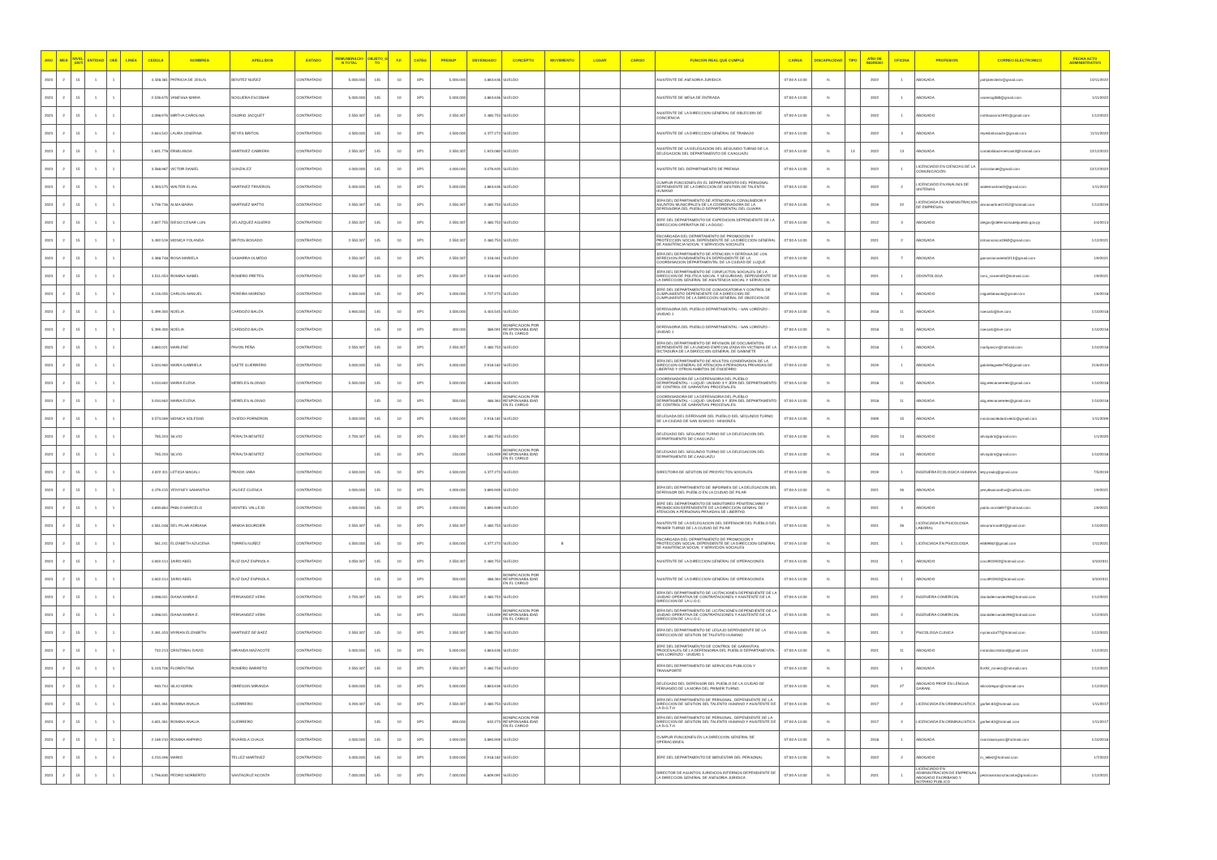| ANO | MES | NIVEL _ENTI | ENTIDAD | OEE | LINEA | CEDULA | NOMBRES | APELLIDOS | ESTADO | REMUNERACIO N TOTAL | OBJETO_G TO | F.F. | CATEG | PRESUP | DEVENGADO | CONCEPTO | MOVIMIENTO | LUGAR | CARGO | FUNCION REAL QUE CUMPLE | CARGA | DISCAPACIDAD | TIPO | AÑO DE INGRESO | OFICINA | PROFESION | CORREO ELECTRONICO | FECHA ACTO ADMINISTRATIVO |
| --- | --- | --- | --- | --- | --- | --- | --- | --- | --- | --- | --- | --- | --- | --- | --- | --- | --- | --- | --- | --- | --- | --- | --- | --- | --- | --- | --- | --- |
| 2023 | 2 | 15 | 1 | 1 | | 4.328.381 | PATRICIA DE JESUS | BENITEZ NUÑEZ | CONTRATADO | 5.000.000 | 145 | 10 | XP1 | 5.000.000 | 4.863.636 | SUELDO | | | | ASISTENTE DE ASESORIA JURIDICA | 07:00 A 14:00 | N | | 2022 | 1 | ABOGADA | pattybenitezn@gmail.com | 10/11/2022 |
| 2023 | 2 | 15 | 1 | 1 | | 2.539.675 | VANESSA MARIA | NOGUERA ESCOBAR | CONTRATADO | 5.000.000 | 145 | 10 | XP1 | 5.000.000 | 4.863.636 | SUELDO | | | | ASISTENTE DE MESA DE ENTRADA | 07:00 A 14:00 | N | | 2022 | 1 | ABOGADA | vanenog080@gmail.com | 1/11/2022 |
| 2023 | 2 | 15 | 1 | 1 | | 4.098.976 | MIRTHA CAROLINA | OSORIO JACQUET | CONTRATADO | 2.550.307 | 145 | 10 | XP1 | 2.550.307 | 2.480.753 | SUELDO | | | | ASISTENTE DE LA DIRECCION GENERAL DE OBLECION DE CONCIENCIA | 07:00 A 14:00 | N | | 2022 | 1 | ABOGADO | mirthaosorio1991@gmail.com | 1/12/2022 |
| 2023 | 2 | 15 | 1 | 1 | | 2.844.542 | LAURA JOSEFINA | REYES BRITOS | CONTRATADO | 4.500.000 | 145 | 10 | XP1 | 4.500.000 | 4.377.273 | SUELDO | | | | ASISTENTE DE LA DIRECCION GENERAL DE TRABAJO | 07:00 A 14:00 | N | | 2022 | 3 | ABOGADA | reyesbritosadm@gmail.com | 11/11/2022 |
| 2023 | 2 | 15 | 1 | 1 | | 1.831.778 | ERMILANDA | MARTINEZ CABRERA | CONTRATADO | 2.550.307 | 145 | 10 | XP1 | 2.550.307 | 1.923.080 | SUELDO | | | | ASISTENTE DE LA DELEGACION DEL SEGUNDO TURNO DE LA DELEGACION DEL DEPARTAMENTO DE CAAGUAZU | 07:00 A 14:00 | N | 13 | 2022 | 13 | ABOGADA | contabilidad-mercantil@hotmail.com | 12/12/2022 |
| 2023 | 2 | 15 | 1 | 1 | | 3.568.987 | VICTOR DANIEL | GONZALEZ | CONTRATADO | 4.000.000 | 145 | 10 | XP1 | 4.000.000 | 3.076.920 | SUELDO | | | | ASISTENTE DEL DEPARTAMENTO DE PRENSA | 07:00 A 14:00 | N | | 2022 | 1 | LICENCIADO EN CIENCIAS DE LA COMUNICACIÓN | vixtordaniel@gmail.com | 12/12/2022 |
| 2023 | 2 | 15 | 1 | 1 | | 3.393.575 | WALTER ELIAS | MARTINEZ TRIVEROS | CONTRATADO | 5.000.000 | 145 | 10 | XP1 | 5.000.000 | 4.863.636 | SUELDO | | | | CUMPLIR FUNCIONES EN EL DEPARTAMENTO DEL PERSONAL DEPENDIENTE DE LA DIRECCION DE GESTION DE TALENTO HUMANO | 07:00 A 14:00 | N | | 2022 | 2 | LICENCIADO EN ANALISIS DE SISTEMAS | waltermartinezt@gmail.com | 1/11/2022 |
| 2023 | 2 | 15 | 1 | 1 | | 3.739.736 | ALMA MARIA | MARTINEZ MATTO | CONTRATADO | 2.550.307 | 145 | 10 | XP1 | 2.550.307 | 2.480.753 | SUELDO | | | | JEFA DEL DEPARTAMENTO DE ATENCION AL CONSUMIDOR Y ASUNTOS MUNICIPALES DE LA COORDINADORA DE LA DEFENSORIA DEL PUEBLO DEPARTAMENTAL DEL GUAIRA | 07:00 A 14:00 | N | | 2019 | 22 | LICENCIADA EN ADMINISTRACION DE EMPRESAS | almamartinez1912@hotmail.com | 1/12/2019 |
| 2023 | 2 | 15 | 1 | 1 | | 2.827.755 | DIEGO CESAR LUIS | VELAZQUEZ AGUERO | CONTRATADO | 2.550.307 | 145 | 10 | XP1 | 2.550.307 | 2.480.753 | SUELDO | | | | JEFE DEL DEPARTAMENTO DE EXPEDICION DEPENDIENTE DE LA DIRECCION OPERATIVA DE LA DGOC- | 07:00 A 14:00 | N | | 2012 | 3 | ABOGADO | diegov@defensoriadelpueblo.gov.py | 4/4/2013 |
| 2023 | 2 | 15 | 1 | 1 | | 3.492.519 | MONICA YOLANDA | BRITOS BOGADO | CONTRATADO | 2.550.307 | 145 | 10 | XP1 | 2.550.307 | 2.480.753 | SUELDO | | | | ENCARGADA DEL DEPARTAMENTO DE PROMOCION Y PROTECCION SOCIAL DEPENDIENTE DE LA DIRECCION GENERAL DE ASISITENCIA SOCIAL Y SERVICIOS SOCIALES | 07:00 A 14:00 | N | | 2021 | 2 | ABOGADA | britosmonica1982@gmail.com | 1/12/2021 |
| 2023 | 2 | 15 | 1 | 1 | | 4.368.748 | ROSA MARIELA | GAMARRA OLMEDO | CONTRATADO | 2.550.307 | 145 | 10 | XP1 | 2.550.307 | 2.318.461 | SUELDO | | | | JEFA DEL DEPARTAMENTO DE ATENCION Y DEFENSA DE LOS DERECHOS FUNDAMENTALES DEPENDIENTE DE LA COORDINACION DEPARTAMENTAL DE LA CIUDAD DE LUQUE | 07:00 A 14:00 | N | | 2021 | 7 | ABOGADA | gamarramariela0213@gmail.com | 1/9/2021 |
| 2023 | 2 | 15 | 1 | 1 | | 4.511.053 | ROMINA ISABEL | ROMERO FRETES | CONTRATADO | 2.550.307 | 145 | 10 | XP1 | 2.550.307 | 2.318.461 | SUELDO | | | | JEFA DEL DEPARTAMENTO DE CONFLICTOS SOCIALES DE LA DIRECCION DE POLITICA SOCIAL Y SEGURIDAD, DEPENDIENTE DE LA DIRECCION GENERAL DE ASISTENCIA SOCIAL Y SERVICIOS | 07:00 A 14:00 | N | | 2021 | 1 | ODONTOLOGA | romi_romero92@hotmail.com | 1/9/2021 |
| 2023 | 2 | 15 | 1 | 1 | | 6.116.055 | CARLOS MANUEL | PEREIRA MORENO | CONTRATADO | 3.000.000 | 145 | 10 | XP1 | 3.000.000 | 2.727.273 | SUELDO | | | | JEFE DEL DEPARTAMENTO DE CONVOCATORIA Y CONTROL DE CUMPLIMIENTO DEPENDIENTE DE A DIRECCION DE CUMPLIMIENTO DE LA DIRECCION GENERAL DE OBJECION DE | 07:00 A 14:00 | N | | 2018 | 1 | ABOGADO | migueltalasola@gmail.com | 1/6/2018 |
| 2023 | 2 | 15 | 1 | 1 | | 5.399.300 | NOELIA | CARDOZO BAUZA | CONTRATADO | 3.900.000 | 145 | 10 | XP1 | 3.500.000 | 3.404.545 | SUELDO | | | | DEFENSORIA DEL PUEBLO DEPARTAMENTAL - SAN LORENZO - UNIDAD 1 | 07:00 A 14:00 | N | | 2018 | 11 | ABOGADA | noecarb@live.com | 1/10/2018 |
| 2023 | 2 | 15 | 1 | 1 | | 5.399.300 | NOELIA | CARDOZO BAUZA | CONTRATADO | | 145 | 10 | XP1 | 400.000 | 389.091 | BONIFICACION POR RESPONSABILIDAD EN EL CARGO | | | | DEFENSORIA DEL PUEBLO DEPARTAMENTAL - SAN LORENZO - UNIDAD 1 | 07:00 A 14:00 | N | | 2018 | 11 | ABOGADA | noecarb@live.com | 1/10/2018 |
| 2023 | 2 | 15 | 1 | 1 | | 4.860.021 | MARLENE | PAVON PEÑA | CONTRATADO | 2.550.307 | 145 | 10 | XP1 | 2.550.307 | 2.480.753 | SUELDO | | | | JEFA DEL DEPARTAMENTO DE REVISION DE DOCUMENTOS DEPENDIENTE DE LA UNIDAD ESPECIALIZADA EN VICTIMAS DE LA DICTADURA DE LA DIRECCION GENERAL DE GABINETE | 07:00 A 14:00 | N | | 2018 | 1 | ABOGADA | marlipavon@hotmail.com | 1/10/2018 |
| 2023 | 2 | 15 | 1 | 1 | | 5.004.960 | MARIA GABRIELA | GAETE GUERRERO | CONTRATADO | 3.000.000 | 145 | 10 | XP1 | 3.000.000 | 2.918.182 | SUELDO | | | | JEFA DEL DEPARTAMENTO DE ADULTOS CONDENADOS DE LA DIRECCION GENERAL DE ATENCION A PERSONAS PRIVADAS DE LIBERTAD Y OTROS AMBITOS DE ENCIERRO | 07:00 A 14:00 | N | | 2019 | 1 | ABOGADA | gabrielagaete795@gmail.com | 21/6/2019 |
| 2023 | 2 | 15 | 1 | 1 | | 3.034.662 | MARIA ELENA | MERELES ALONSO | CONTRATADO | 5.500.000 | 145 | 10 | XP1 | 5.000.000 | 4.863.636 | SUELDO | | | | COORDINADORA DE LA DEFENSORIA DEL PUEBLO DEPARTAMENTAL - LUQUE- UNIDAD 3 Y JEFA DEL DEPARTAMENTO DE CONTROL DE GARANTIAS PROCESALES | 07:00 A 14:00 | N | | 2018 | 11 | ABOGADA | abg.elenamereles@gmail.com | 1/10/2018 |
| 2023 | 2 | 15 | 1 | 1 | | 3.034.662 | MARIA ELENA | MERELES ALONSO | CONTRATADO | | 145 | 10 | XP1 | 500.000 | 486.364 | BONIFICACION POR RESPONSABILIDAD EN EL CARGO | | | | COORDINADORA DE LA DEFENSORIA DEL PUEBLO DEPARTAMENTAL - LUQUE- UNIDAD 3 Y JEFA DEL DEPARTAMENTO DE CONTROL DE GARANTIAS PROCESALES | 07:00 A 14:00 | N | | 2018 | 11 | ABOGADA | abg.elenamereles@gmail.com | 1/10/2018 |
| 2023 | 2 | 15 | 1 | 1 | | 3.573.069 | MONICA SOLEDAD | OVIEDO FORNERON | CONTRATADO | 3.000.000 | 145 | 10 | XP1 | 3.000.000 | 2.918.182 | SUELDO | | | | DELEGADA DEL DEFENSOR DEL PUEBLO DEL SEGUNDO TURNO DE LA CIUDAD DE SAN IGNACIO - MISIONES | 07:00 A 14:00 | N | | 2009 | 15 | ABOGADA | monicasoledadoviedo@gmail.com | 1/11/2009 |
| 2023 | 2 | 15 | 1 | 1 | | 765.203 | SILVIO | PERALTA BENITEZ | CONTRATADO | 2.700.307 | 145 | 10 | XP1 | 2.550.307 | 2.480.753 | SUELDO | | | | DELEGADO DEL SEGUNDO TURNO DE LA DELEGACION DEL DEPARTAMENTO DE CAAGUAZU | 07:00 A 14:00 | N | | 2020 | 13 | ABOGADO | silviopbnt@gmail.com | 1/1/2020 |
| 2023 | 2 | 15 | 1 | 1 | | 765.203 | SILVIO | PERALTA BENITEZ | CONTRATADO | | 145 | 10 | XP1 | 150.000 | 145.909 | BONIFICACION POR RESPONSABILIDAD EN EL CARGO | | | | DELEGADO DEL SEGUNDO TURNO DE LA DELEGACION DEL DEPARTAMENTO DE CAAGUAZU | 07:00 A 14:00 | N | | 2018 | 13 | ABOGADO | silviopbnt@gmail.com | 1/10/2018 |
| 2023 | 2 | 15 | 1 | 1 | | 4.022.311 | LETICIA MAGALI | PRADO JARA | CONTRATADO | 4.500.000 | 145 | 10 | XP1 | 4.500.000 | 4.377.273 | SUELDO | | | | DIRECTORA DE GESTION DE PROYECTOS SOCIALES | 07:00 A 14:00 | N | | 2019 | 1 | INGENIERA ECOLOGICA HUMANA | lety.pradoj@gmail.com | 7/5/2019 |
| 2023 | 2 | 15 | 1 | 1 | | 4.479.415 | YENYSEY SAMANTHA | VALDEZ CUENCA | CONTRATADO | 4.000.000 | 145 | 10 | XP1 | 4.000.000 | 3.890.909 | SUELDO | | | | JEFA DEL DEPARTAMENTO DE INFORMES DE LA DELEGACION DEL DEFENSOR DEL PUEBLO EN LA CIUDAD DE PILAR | 07:00 A 14:00 | N | | 2021 | 26 | ABOGADA | yeny6samantha@outlook.com | 1/9/2021 |
| 2023 | 2 | 15 | 1 | 1 | | 4.830.864 | PABLO MARCELO | MONTIEL VALLEJO | CONTRATADO | 4.000.000 | 145 | 10 | XP1 | 4.000.000 | 3.890.909 | SUELDO | | | | JEFE DEL DEPARTAMENTO DE MONITOREO PENITENCIARIO Y PROMOCION DEPENDIENTE DE LA DIRECCION GENRAL DE ATENCION A PERSONAS PRIVADAS DE LIBERTAD | 07:00 A 14:00 | N | | 2021 | 3 | ABOGADO | pablo.montiel97@hotmail.com | 1/9/2021 |
| 2023 | 2 | 15 | 1 | 1 | | 4.561.048 | DEL PILAR ADRIANA | ARMOA BOURDIER | CONTRATADO | 2.550.307 | 145 | 10 | XP1 | 2.550.307 | 2.480.753 | SUELDO | | | | ASISTENTE DE LA DELEGACION DEL DEFENSOR DEL PUEBLO DEL PRIMER TURNO DE LA CIUDAD DE PILAR | 07:00 A 14:00 | N | | 2021 | 26 | LICENCIADA EN PSICOLOGIA LABORAL | abourarmoa93@gmail.com | 1/10/2021 |
| 2023 | 2 | 15 | 1 | 1 | | 561.241 | ELIZABETH AZUCENA | TORRES NUÑEZ | CONTRATADO | 4.500.000 | 145 | 10 | XP1 | 4.500.000 | 4.377.273 | SUELDO | B | | | ENCARGADA DEL DEPARTAMENTO DE PROMOCION Y PROTECCION SOCIAL DEPENDIENTE DE LA DIRECCION GENERAL DE ASISITENCIA SOCIAL Y SERVICIOS SOCIALES | 07:00 A 14:00 | N | | 2021 | 1 | LICENCIADA EN PSICOLOGIA | elit69662@gmail.com | 1/11/2021 |
| 2023 | 2 | 15 | 1 | 1 | | 4.602.414 | JAIRO ABEL | RUIZ DIAZ ESPINOLA | CONTRATADO | 3.050.307 | 145 | 10 | XP1 | 2.550.307 | 2.480.753 | SUELDO | | | | ASISTENTE DE LA DIRECCION GENERAL DE OPERACIONES | 07:00 A 14:00 | N | | 2011 | 1 | ABOGADO | coco901902@hotmail.com | 3/10/2011 |
| 2023 | 2 | 15 | 1 | 1 | | 4.602.414 | JAIRO ABEL | RUIZ DIAZ ESPINOLA | CONTRATADO | | 145 | 10 | XP1 | 500.000 | 486.364 | BONIFICACION POR RESPONSABILIDAD EN EL CARGO | | | | ASISTENTE DE LA DIRECCION GENERAL DE OPERACIONES | 07:00 A 14:00 | N | | 2011 | 1 | ABOGADO | coco901902@hotmail.com | 3/10/2011 |
| 2023 | 2 | 15 | 1 | 1 | | 4.098.041 | DIANA MARIA E. | FERNANDEZ VERA | CONTRATADO | 2.700.307 | 145 | 10 | XP1 | 2.550.307 | 2.480.753 | SUELDO | | | | JEFA DEL DEPARTAMENTO DE LICITACIONES DEPENDIENTE DE LA UNIDAD OPERATIVA DE CONTRATACIONES Y ASISTENTE DE LA DIRECCION DE LA U.O.C. | 07:00 A 14:00 | N | | 2021 | 2 | INGENIERA COMERCIAL | dianitafernandez96@hotmail.com | 1/12/2021 |
| 2023 | 2 | 15 | 1 | 1 | | 4.098.041 | DIANA MARIA E. | FERNANDEZ VERA | CONTRATADO | | 145 | 10 | XP1 | 150.000 | 145.909 | BONIFICACION POR RESPONSABILIDAD EN EL CARGO | | | | JEFA DEL DEPARTAMENTO DE LICITACIONES DEPENDIENTE DE LA UNIDAD OPERATIVA DE CONTRATACIONES Y ASISTENTE DE LA DIRECCION DE LA U.O.C. | 07:00 A 14:00 | N | | 2021 | 2 | INGENIERA COMERCIAL | dianitafernandez96@hotmail.com | 1/12/2021 |
| 2023 | 2 | 15 | 1 | 1 | | 2.491.453 | MYRIAN ELIZABETH | MARTINEZ DE BAEZ | CONTRATADO | 2.550.307 | 145 | 10 | XP1 | 2.550.307 | 2.480.753 | SUELDO | | | | JEFA DEL DEPARTAMENTO DE LEGAJO DEPENDIENTE DE LA DIRECCION DE GESTION DE TALENTO HUMANO | 07:00 A 14:00 | N | | 2021 | 2 | PSICOLOGA CLINICA | myriancita77@hotmail.com | 1/12/2021 |
| 2023 | 2 | 15 | 1 | 1 | | 742.213 | CRISTOBAL DAVID | MIRANDA MAZACOTE | CONTRATADO | 5.000.000 | 145 | 10 | XP1 | 5.000.000 | 4.863.636 | SUELDO | | | | JEFE DEL DEPARTAMENTO DE CONTROL DE GARANTIAS PROCESALES DE LA DEFENSORIA DEL PUEBLO DEPARTAMENTAL - SAN LORENZO - UNIDAD 1 | 07:00 A 14:00 | N | | 2021 | 11 | ABOGADO | mirandacristobal@gmail.com | 1/12/2021 |
| 2023 | 2 | 15 | 1 | 1 | | 5.103.706 | FLORENTINA | ROMERO BARRETO | CONTRATADO | 2.550.307 | 145 | 10 | XP1 | 2.550.307 | 2.480.753 | SUELDO | | | | JEFA DEL DEPARTAMENTO DE SERVICIOS PUBLICOS Y TRANSPORTE | 07:00 A 14:00 | N | | 2021 | 1 | ABOGADA | flor92_romero@hotmail.com | 1/12/2021 |
| 2023 | 2 | 15 | 1 | 1 | | 940.744 | SILIO ADRIN | OBREGON MIRANDA | CONTRATADO | 5.000.000 | 145 | 10 | XP1 | 5.000.000 | 4.863.636 | SUELDO | | | | DELEGADO DEL DEFENSOR DEL PUEBLO DE LA CIUDAD DE FERNANDO DE LA MORA DEL PRIMER TURNO | 07:00 A 14:00 | N | | 2021 | 27 | ABOGADO PROF EN LENGUA GARANI | silioobregon@hotmail.com | 1/12/2021 |
| 2023 | 2 | 15 | 1 | 1 | | 4.601.361 | ROMINA ANALIA | GUERRERO | CONTRATADO | 3.200.307 | 145 | 10 | XP1 | 2.550.307 | 2.480.753 | SUELDO | | | | JEFA DEL DEPARTAMENTO DE PERSONAL, DEPENDIENTE DE LA DIRECCION DE GESTION DEL TALENTO HUMANO Y ASISTENTE DE LA D.G.T.H | 07:00 A 14:00 | N | | 2017 | 2 | LICENCIADA EN CRIMINALISTICA | garfiel.63@hotmail.com | 1/11/2017 |
| 2023 | 2 | 15 | 1 | 1 | | 4.601.361 | ROMINA ANALIA | GUERRERO | CONTRATADO | | 145 | 10 | XP1 | 650.000 | 632.273 | BONIFICACION POR RESPONSABILIDAD EN EL CARGO | | | | JEFA DEL DEPARTAMENTO DE PERSONAL, DEPENDIENTE DE LA DIRECCION DE GESTION DEL TALENTO HUMANO Y ASISTENTE DE LA D.G.T.H | 07:00 A 14:00 | N | | 2017 | 2 | LICENCIADA EN CRIMINALISTICA | garfiel.63@hotmail.com | 1/11/2017 |
| 2023 | 2 | 15 | 1 | 1 | | 2.169.210 | ROMINA AMPARO | RIVAROLA CHAUX | CONTRATADO | 4.000.000 | 145 | 10 | XP1 | 4.000.000 | 3.890.909 | SUELDO | | | | CUMPLIR FUNCIONES EN LA DIRECCION GENERAL DE OPERACIONES | 07:00 A 14:00 | N | | 2018 | 1 | ABOGADA | rivarolaamparo@hotmail.com | 1/10/2018 |
| 2023 | 2 | 15 | 1 | 1 | | 4.210.496 | MARIO | TELLEZ MARTINEZ | CONTRATADO | 3.000.000 | 145 | 10 | XP1 | 3.000.000 | 2.918.182 | SUELDO | | | | JEFE DEL DEPARTAMENTO DE BIENESTAR DEL PERSONAL | 07:00 A 14:00 | N | | 2022 | 2 | ABOGADO | m_tellez@hotmail.com | 1/7/2022 |
| 2023 | 2 | 15 | 1 | 1 | | 1.796.830 | PEDRO NORBERTO | SANTACRUZ ACOSTA | CONTRATADO | 7.000.000 | 145 | 10 | XP1 | 7.000.000 | 6.809.091 | SUELDO | | | | DIRECTOR DE ASUNTOS JURIDICOS INTERNOS DEPENDIENTE DE LA DIRECCION GENERAL DE ASESORIA JURIDICA | 07:00 A 14:00 | N | | 2021 | 1 | LICENCIADO EN ADMINISTRACION DE EMPRESAS ABOGADO ESCRIBANO Y NOTARIO PUBLICO | pedrosantacruzacosta@gmail.com | 1/12/2021 |